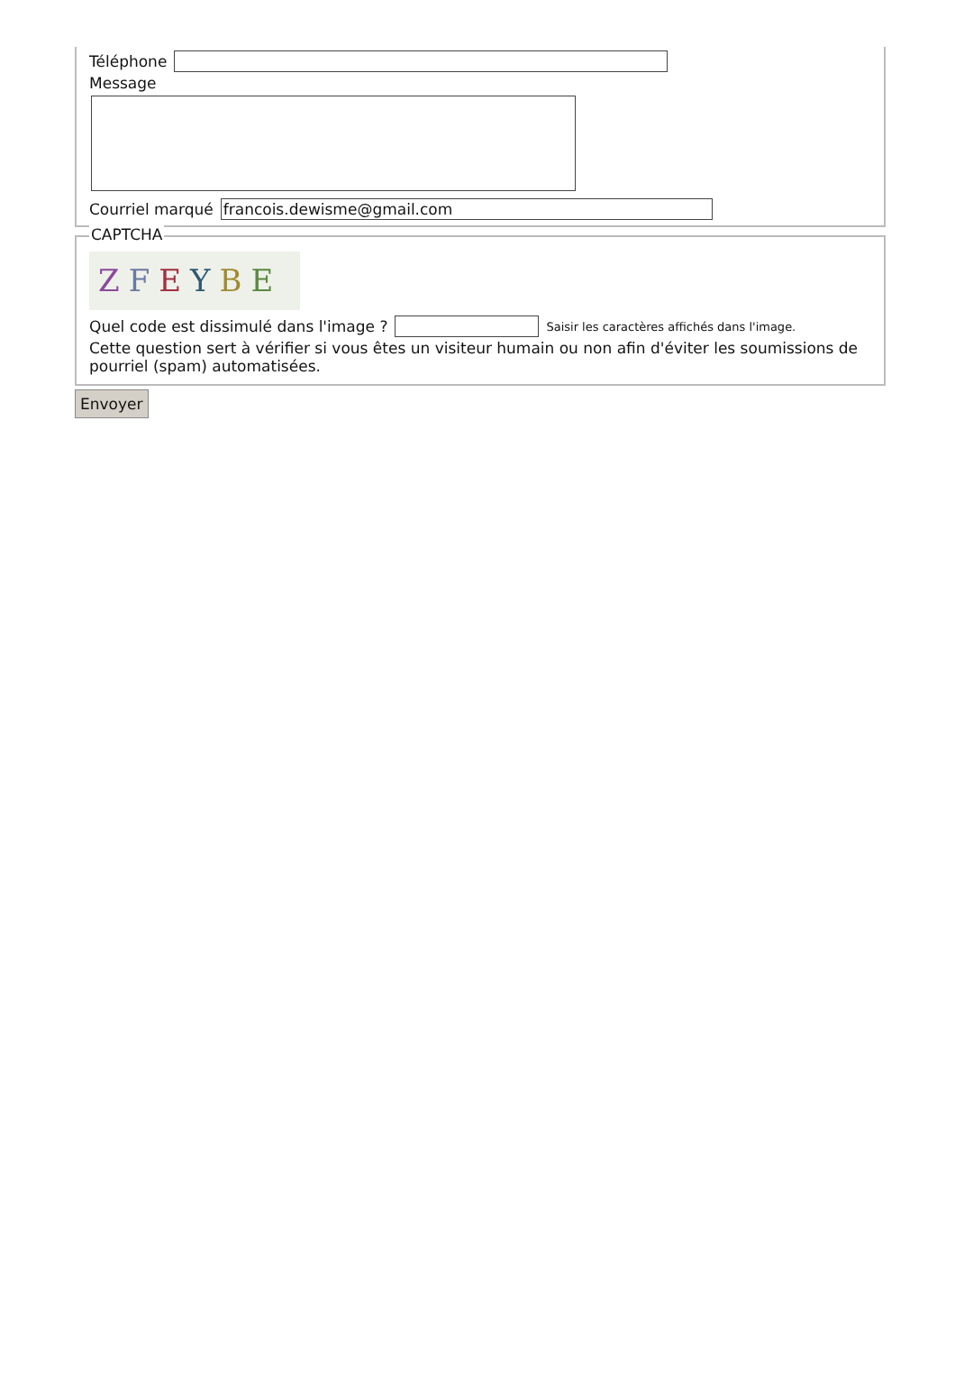Téléphone
Message
Courriel marqué francois.dewisme@gmail.com
CAPTCHA
ZFEYBE
Quel code est dissimulé dans l'image ? Saisir les caractères affichés dans l'image.
Cette question sert à vérifier si vous êtes un visiteur humain ou non afin d'éviter les soumissions de pourriel (spam) automatisées.
Envoyer